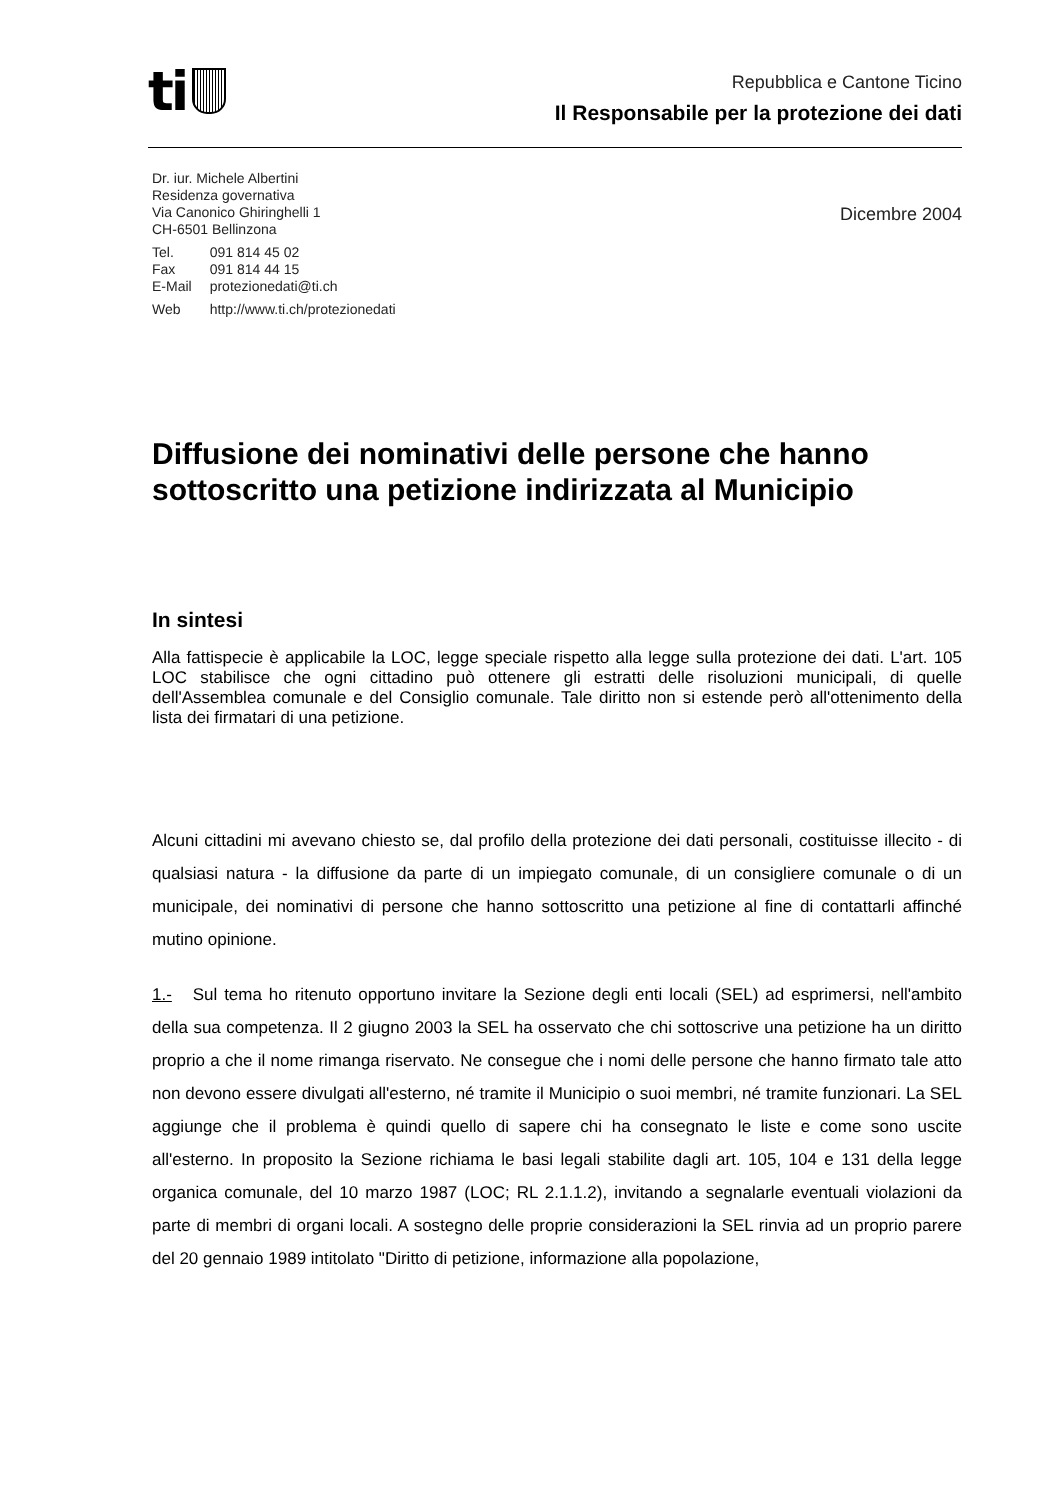ti
Repubblica e Cantone Ticino
Il Responsabile per la protezione dei dati
Dr. iur. Michele Albertini
Residenza governativa
Via Canonico Ghiringhelli 1
CH-6501 Bellinzona
| Tel. | 091 814 45 02 |
| Fax | 091 814 44 15 |
| E-Mail | protezionedati@ti.ch |
| Web | http://www.ti.ch/protezionedati |
Dicembre 2004
Diffusione dei nominativi delle persone che hanno sottoscritto una petizione indirizzata al Municipio
In sintesi
Alla fattispecie è applicabile la LOC, legge speciale rispetto alla legge sulla protezione dei dati. L'art. 105 LOC stabilisce che ogni cittadino può ottenere gli estratti delle risoluzioni municipali, di quelle dell'Assemblea comunale e del Consiglio comunale. Tale diritto non si estende però all'ottenimento della lista dei firmatari di una petizione.
Alcuni cittadini mi avevano chiesto se, dal profilo della protezione dei dati personali, costituisse illecito - di qualsiasi natura - la diffusione da parte di un impiegato comunale, di un consigliere comunale o di un municipale, dei nominativi di persone che hanno sottoscritto una petizione al fine di contattarli affinché mutino opinione.
1.- Sul tema ho ritenuto opportuno invitare la Sezione degli enti locali (SEL) ad esprimersi, nell'ambito della sua competenza. Il 2 giugno 2003 la SEL ha osservato che chi sottoscrive una petizione ha un diritto proprio a che il nome rimanga riservato. Ne consegue che i nomi delle persone che hanno firmato tale atto non devono essere divulgati all'esterno, né tramite il Municipio o suoi membri, né tramite funzionari. La SEL aggiunge che il problema è quindi quello di sapere chi ha consegnato le liste e come sono uscite all'esterno. In proposito la Sezione richiama le basi legali stabilite dagli art. 105, 104 e 131 della legge organica comunale, del 10 marzo 1987 (LOC; RL 2.1.1.2), invitando a segnalarle eventuali violazioni da parte di membri di organi locali. A sostegno delle proprie considerazioni la SEL rinvia ad un proprio parere del 20 gennaio 1989 intitolato "Diritto di petizione, informazione alla popolazione,